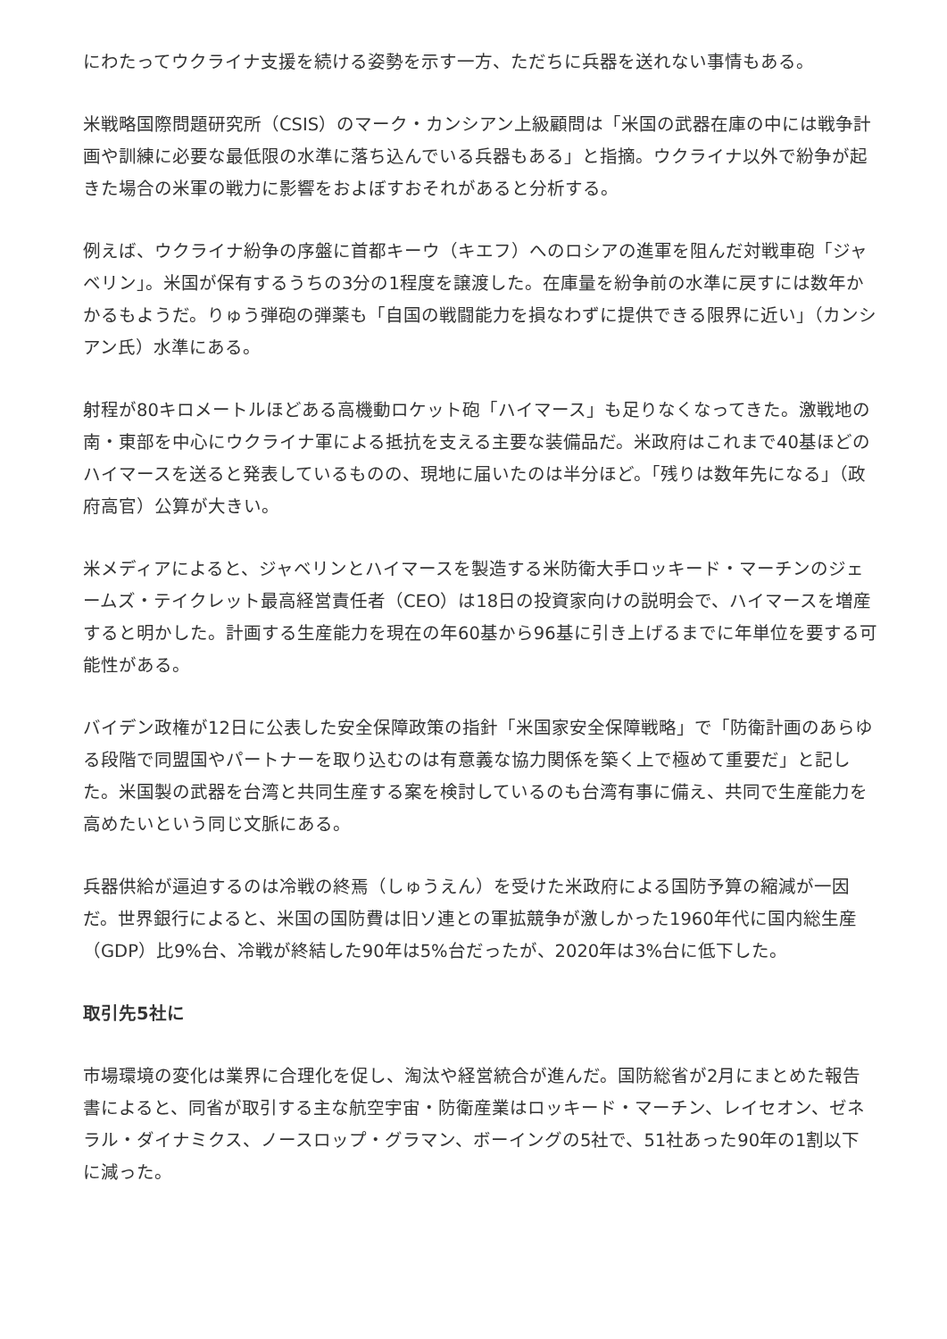にわたってウクライナ支援を続ける姿勢を示す一方、ただちに兵器を送れない事情もある。
米戦略国際問題研究所（CSIS）のマーク・カンシアン上級顧問は「米国の武器在庫の中には戦争計画や訓練に必要な最低限の水準に落ち込んでいる兵器もある」と指摘。ウクライナ以外で紛争が起きた場合の米軍の戦力に影響をおよぼすおそれがあると分析する。
例えば、ウクライナ紛争の序盤に首都キーウ（キエフ）へのロシアの進軍を阻んだ対戦車砲「ジャベリン」。米国が保有するうちの3分の1程度を譲渡した。在庫量を紛争前の水準に戻すには数年かかるもようだ。りゅう弾砲の弾薬も「自国の戦闘能力を損なわずに提供できる限界に近い」（カンシアン氏）水準にある。
射程が80キロメートルほどある高機動ロケット砲「ハイマース」も足りなくなってきた。激戦地の南・東部を中心にウクライナ軍による抵抗を支える主要な装備品だ。米政府はこれまで40基ほどのハイマースを送ると発表しているものの、現地に届いたのは半分ほど。「残りは数年先になる」（政府高官）公算が大きい。
米メディアによると、ジャベリンとハイマースを製造する米防衛大手ロッキード・マーチンのジェームズ・テイクレット最高経営責任者（CEO）は18日の投資家向けの説明会で、ハイマースを増産すると明かした。計画する生産能力を現在の年60基から96基に引き上げるまでに年単位を要する可能性がある。
バイデン政権が12日に公表した安全保障政策の指針「米国家安全保障戦略」で「防衛計画のあらゆる段階で同盟国やパートナーを取り込むのは有意義な協力関係を築く上で極めて重要だ」と記した。米国製の武器を台湾と共同生産する案を検討しているのも台湾有事に備え、共同で生産能力を高めたいという同じ文脈にある。
兵器供給が逼迫するのは冷戦の終焉（しゅうえん）を受けた米政府による国防予算の縮減が一因だ。世界銀行によると、米国の国防費は旧ソ連との軍拡競争が激しかった1960年代に国内総生産（GDP）比9%台、冷戦が終結した90年は5%台だったが、2020年は3%台に低下した。
取引先5社に
市場環境の変化は業界に合理化を促し、淘汰や経営統合が進んだ。国防総省が2月にまとめた報告書によると、同省が取引する主な航空宇宙・防衛産業はロッキード・マーチン、レイセオン、ゼネラル・ダイナミクス、ノースロップ・グラマン、ボーイングの5社で、51社あった90年の1割以下に減った。